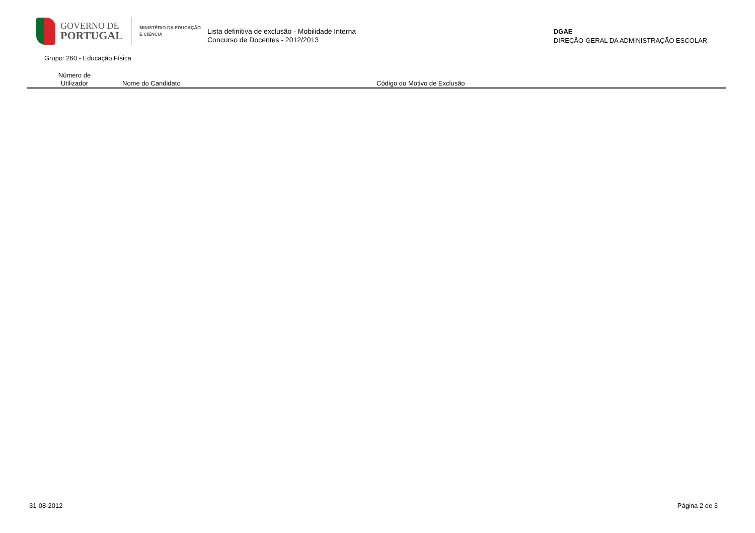GOVERNO DE
PORTUGAL
MINISTÉRIO DA EDUCAÇÃO
E CIÊNCIA
Lista definitiva de exclusão - Mobilidade Interna
Concurso de Docentes - 2012/2013
DGAE
DIREÇÃO-GERAL DA ADMINISTRAÇÃO ESCOLAR
Grupo: 260 - Educação Física
| Número de Utilizador | Nome do Candidato | Código do Motivo de Exclusão |
| --- | --- | --- |
31-08-2012 Página 2 de 3